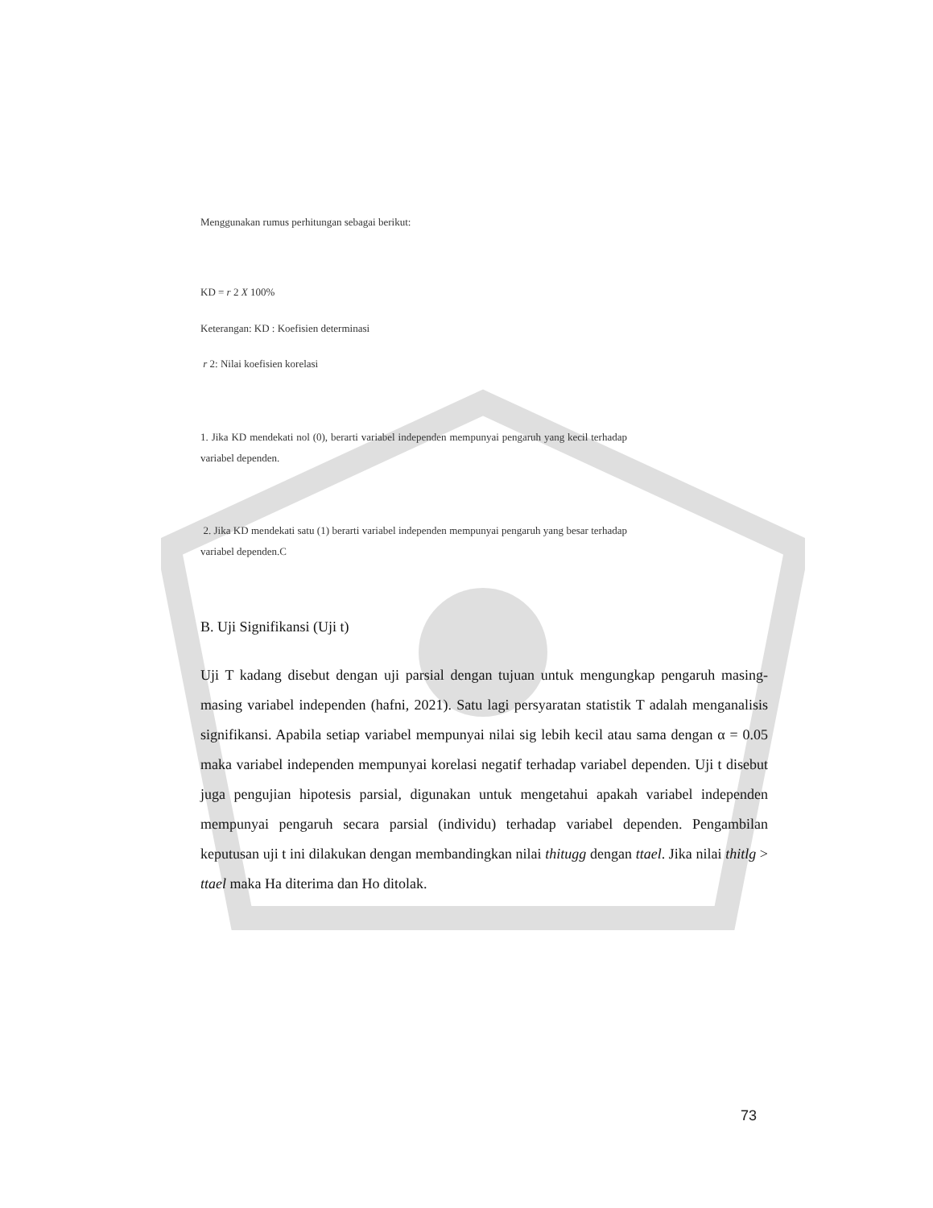Menggunakan rumus perhitungan sebagai berikut:
KD = r 2 X 100%
Keterangan: KD : Koefisien determinasi
r 2: Nilai koefisien korelasi
1. Jika KD mendekati nol (0), berarti variabel independen mempunyai pengaruh yang kecil terhadap variabel dependen.
2. Jika KD mendekati satu (1) berarti variabel independen mempunyai pengaruh yang besar terhadap variabel dependen.C
B. Uji Signifikansi (Uji t)
Uji T kadang disebut dengan uji parsial dengan tujuan untuk mengungkap pengaruh masing-masing variabel independen (hafni, 2021). Satu lagi persyaratan statistik T adalah menganalisis signifikansi. Apabila setiap variabel mempunyai nilai sig lebih kecil atau sama dengan α = 0.05 maka variabel independen mempunyai korelasi negatif terhadap variabel dependen. Uji t disebut juga pengujian hipotesis parsial, digunakan untuk mengetahui apakah variabel independen mempunyai pengaruh secara parsial (individu) terhadap variabel dependen. Pengambilan keputusan uji t ini dilakukan dengan membandingkan nilai thitugg dengan ttael. Jika nilai thitlg > ttael maka Ha diterima dan Ho ditolak.
73